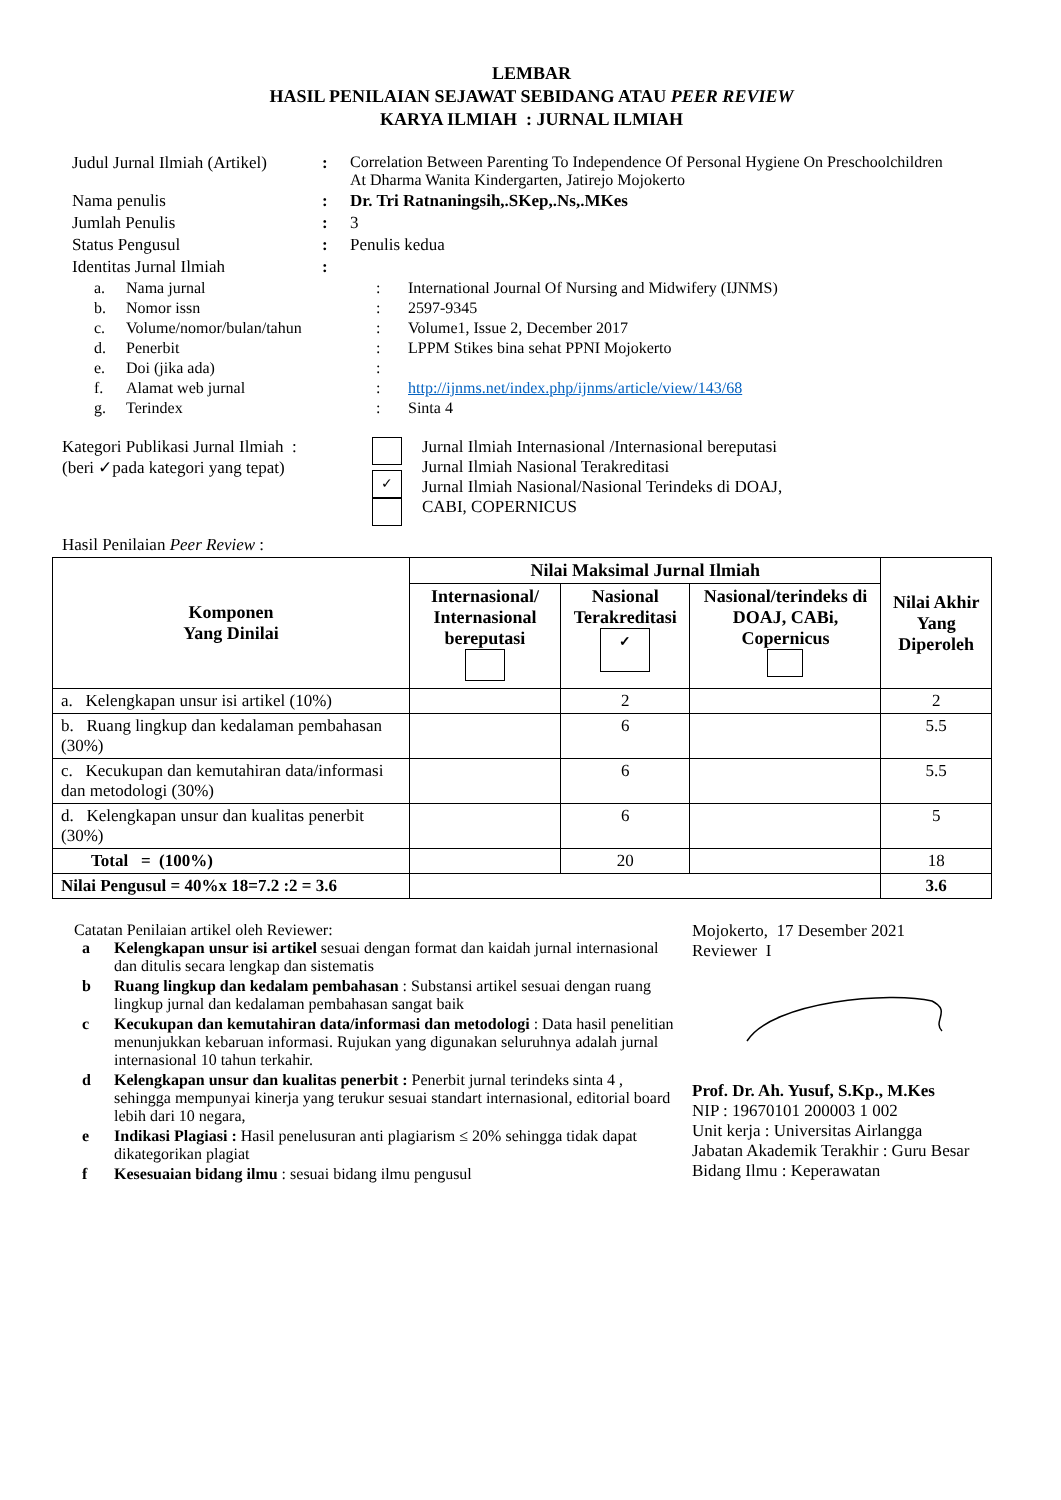LEMBAR
HASIL PENILAIAN SEJAWAT SEBIDANG ATAU PEER REVIEW
KARYA ILMIAH : JURNAL ILMIAH
| Judul Jurnal Ilmiah (Artikel) | : | Correlation Between Parenting To Independence Of Personal Hygiene On Preschoolchildren At Dharma Wanita Kindergarten, Jatirejo Mojokerto |
| Nama penulis | : | Dr. Tri Ratnaningsih,.SKep,.Ns,.MKes |
| Jumlah Penulis | : | 3 |
| Status Pengusul | : | Penulis kedua |
| Identitas Jurnal Ilmiah | : | |
| a. | Nama jurnal | : | International Journal Of Nursing and Midwifery (IJNMS) |
| b. | Nomor issn | : | 2597-9345 |
| c. | Volume/nomor/bulan/tahun | : | Volume1, Issue 2, December 2017 |
| d. | Penerbit | : | LPPM Stikes bina sehat PPNI Mojokerto |
| e. | Doi (jika ada) | : | |
| f. | Alamat web jurnal | : | http://ijnms.net/index.php/ijnms/article/view/143/68 |
| g. | Terindex | : | Sinta 4 |
Kategori Publikasi Jurnal Ilmiah :
(beri ✓pada kategori yang tepat)
✓
Jurnal Ilmiah Internasional /Internasional bereputasi
Jurnal Ilmiah Nasional Terakreditasi
Jurnal Ilmiah Nasional/Nasional Terindeks di DOAJ,
CABI, COPERNICUS
Hasil Penilaian Peer Review :
| Komponen Yang Dinilai | Nilai Maksimal Jurnal Ilmiah | | | Nilai Akhir Yang Diperoleh |
| --- | --- | --- | --- | --- |
| | Internasional/ Internasional bereputasi | Nasional Terakreditasi ✓ | Nasional/terindeks di DOAJ, CABi, Copernicus | |
| a. Kelengkapan unsur isi artikel (10%) | | 2 | | 2 |
| b. Ruang lingkup dan kedalaman pembahasan (30%) | | 6 | | 5.5 |
| c. Kecukupan dan kemutahiran data/informasi dan metodologi (30%) | | 6 | | 5.5 |
| d. Kelengkapan unsur dan kualitas penerbit (30%) | | 6 | | 5 |
| Total = (100%) | | 20 | | 18 |
| Nilai Pengusul = 40%x 18=7.2 :2 = 3.6 | | | | 3.6 |
Catatan Penilaian artikel oleh Reviewer:
a Kelengkapan unsur isi artikel sesuai dengan format dan kaidah jurnal internasional dan ditulis secara lengkap dan sistematis
b Ruang lingkup dan kedalam pembahasan : Substansi artikel sesuai dengan ruang lingkup jurnal dan kedalaman pembahasan sangat baik
c Kecukupan dan kemutahiran data/informasi dan metodologi : Data hasil penelitian menunjukkan kebaruan informasi. Rujukan yang digunakan seluruhnya adalah jurnal internasional 10 tahun terkahir.
d Kelengkapan unsur dan kualitas penerbit : Penerbit jurnal terindeks sinta 4 , sehingga mempunyai kinerja yang terukur sesuai standart internasional, editorial board lebih dari 10 negara,
e Indikasi Plagiasi : Hasil penelusuran anti plagiarism ≤ 20% sehingga tidak dapat dikategorikan plagiat
f Kesesuaian bidang ilmu : sesuai bidang ilmu pengusul
Mojokerto, 17 Desember 2021
Reviewer I
Prof. Dr. Ah. Yusuf, S.Kp., M.Kes
NIP : 19670101 200003 1 002
Unit kerja : Universitas Airlangga
Jabatan Akademik Terakhir : Guru Besar
Bidang Ilmu : Keperawatan